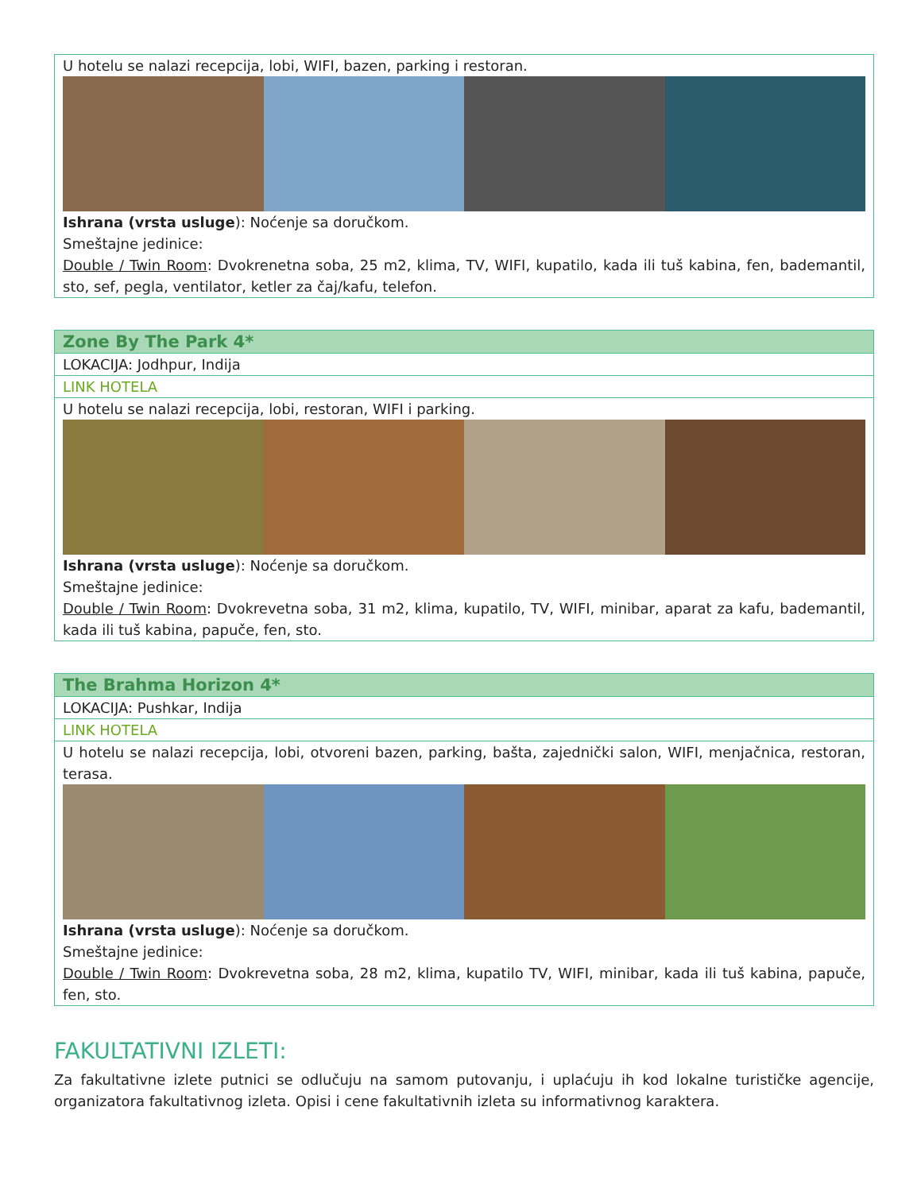| U hotelu se nalazi recepcija, lobi, WIFI, bazen, parking i restoran. Ishrana (vrsta usluge ): Noćenje sa doručkom. Smeštajne jedinice: Double / Twin Room : Dvokrenetna soba, 25 m2, klima, TV, WIFI, kupatilo, kada ili tuš kabina, fen, bademantil, sto, sef, pegla, ventilator, ketler za čaj/kafu, telefon. |
| Zone By The Park 4* |
| --- |
| LOKACIJA: Jodhpur, Indija |
| LINK HOTELA |
| U hotelu se nalazi recepcija, lobi, restoran, WIFI i parking. Ishrana (vrsta usluge ): Noćenje sa doručkom. Smeštajne jedinice: Double / Twin Room : Dvokrevetna soba, 31 m2, klima, kupatilo, TV, WIFI, minibar, aparat za kafu, bademantil, kada ili tuš kabina, papuče, fen, sto. |
| The Brahma Horizon 4* |
| --- |
| LOKACIJA: Pushkar, Indija |
| LINK HOTELA |
| U hotelu se nalazi recepcija, lobi, otvoreni bazen, parking, bašta, zajednički salon, WIFI, menjačnica, restoran, terasa. Ishrana (vrsta usluge ): Noćenje sa doručkom. Smeštajne jedinice: Double / Twin Room : Dvokrevetna soba, 28 m2, klima, kupatilo TV, WIFI, minibar, kada ili tuš kabina, papuče, fen, sto. |
FAKULTATIVNI IZLETI:
Za fakultativne izlete putnici se odlučuju na samom putovanju, i uplaćuju ih kod lokalne turističke agencije, organizatora fakultativnog izleta. Opisi i cene fakultativnih izleta su informativnog karaktera.